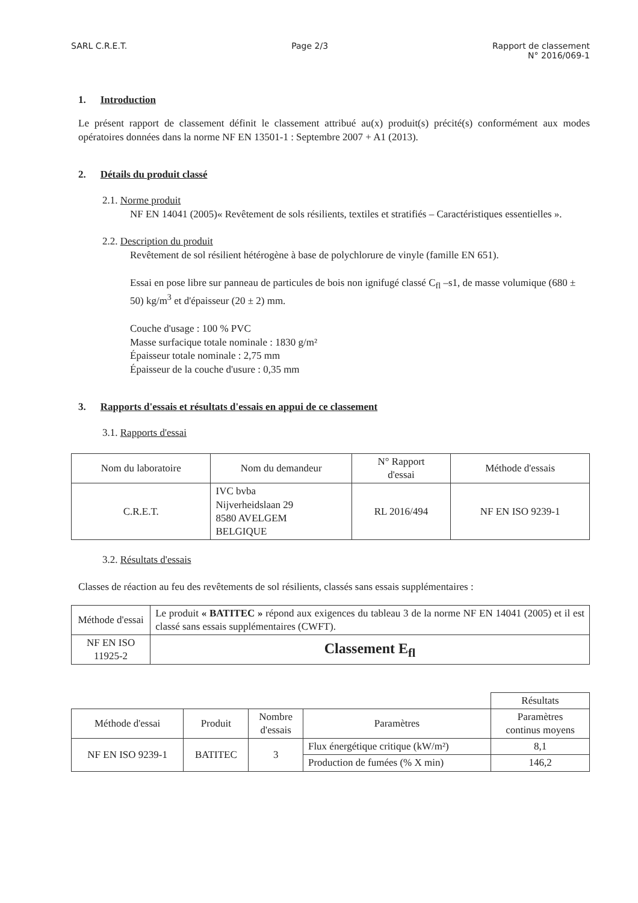SARL C.R.E.T. Page 2/3 Rapport de classement
N° 2016/069-1
1. Introduction
Le présent rapport de classement définit le classement attribué au(x) produit(s) précité(s) conformément aux modes opératoires données dans la norme NF EN 13501-1 : Septembre 2007 + A1 (2013).
2. Détails du produit classé
2.1. Norme produit
NF EN 14041 (2005)« Revêtement de sols résilients, textiles et stratifiés – Caractéristiques essentielles ».
2.2. Description du produit
Revêtement de sol résilient hétérogène à base de polychlorure de vinyle (famille EN 651).
Essai en pose libre sur panneau de particules de bois non ignifugé classé C<sub>fl</sub> –s1, de masse volumique (680 ± 50) kg/m<sup>3</sup> et d'épaisseur (20 ± 2) mm.
Couche d'usage : 100 % PVC
Masse surfacique totale nominale : 1830 g/m²
Épaisseur totale nominale : 2,75 mm
Épaisseur de la couche d'usure : 0,35 mm
3. Rapports d'essais et résultats d'essais en appui de ce classement
3.1. Rapports d'essai
| Nom du laboratoire | Nom du demandeur | N° Rapport d'essai | Méthode d'essais |
| --- | --- | --- | --- |
| C.R.E.T. | IVC bvba Nijverheidslaan 29 8580 AVELGEM BELGIQUE | RL 2016/494 | NF EN ISO 9239-1 |
3.2. Résultats d'essais
Classes de réaction au feu des revêtements de sol résilients, classés sans essais supplémentaires :
| Méthode d'essai | Le produit « BATITEC » répond aux exigences du tableau 3 de la norme NF EN 14041 (2005) et il est classé sans essais supplémentaires (CWFT). |
| NF EN ISO 11925-2 | Classement E<sub>fl</sub> |
| | | | | Résultats |
| Méthode d'essai | Produit | Nombre d'essais | Paramètres | Paramètres continus moyens |
| NF EN ISO 9239-1 | BATITEC | 3 | Flux énergétique critique (kW/m²) | 8,1 |
| | | | Production de fumées (% X min) | 146,2 |